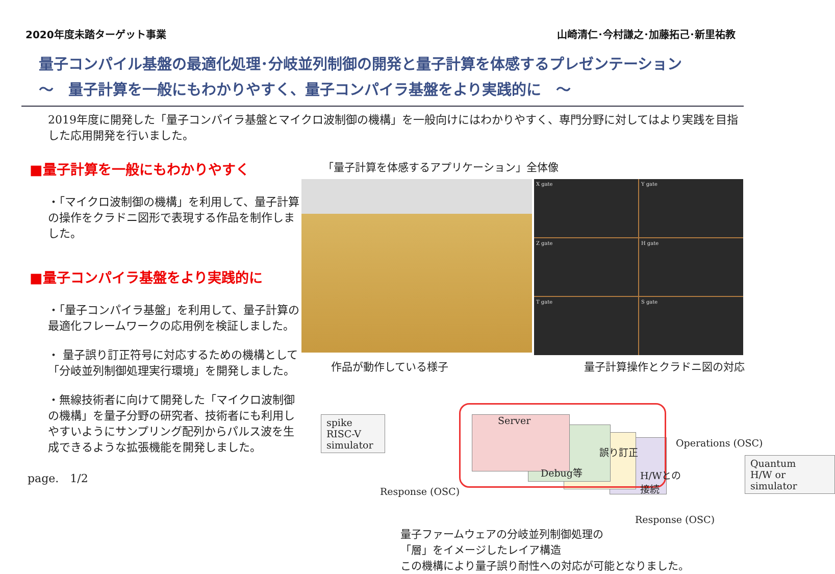2020年度未踏ターゲット事業 山崎清仁･今村謙之･加藤拓己･新里祐教
量子コンパイル基盤の最適化処理･分岐並列制御の開発と量子計算を体感するプレゼンテーション
～　量子計算を一般にもわかりやすく、量子コンパイラ基盤をより実践的に　～
2019年度に開発した「量子コンパイラ基盤とマイクロ波制御の機構」を一般向けにはわかりやすく、専門分野に対してはより実践を目指した応用開発を行いました。
■量子計算を一般にもわかりやすく
・「マイクロ波制御の機構」を利用して、量子計算の操作をクラドニ図形で表現する作品を制作しました。
■量子コンパイラ基盤をより実践的に
・「量子コンパイラ基盤」を利用して、量子計算の最適化フレームワークの応用例を検証しました。
・ 量子誤り訂正符号に対応するための機構として「分岐並列制御処理実行環境」を開発しました。
・無線技術者に向けて開発した「マイクロ波制御の機構」を量子分野の研究者、技術者にも利用しやすいようにサンプリング配列からパルス波を生成できるような拡張機能を開発しました。
page.　1/2
「量子計算を体感するアプリケーション」全体像
X gate
Y gate
Z gate
H gate
T gate
S gate
作品が動作している様子 量子計算操作とクラドニ図の対応
spike
RISC-V
simulator
Server
Debug等
誤り訂正
H/Wとの
接続
Response (OSC)
Operations (OSC)
Quantum
H/W or
simulator
Response (OSC)
量子ファームウェアの分岐並列制御処理の
「層」をイメージしたレイア構造
この機構により量子誤り耐性への対応が可能となりました。